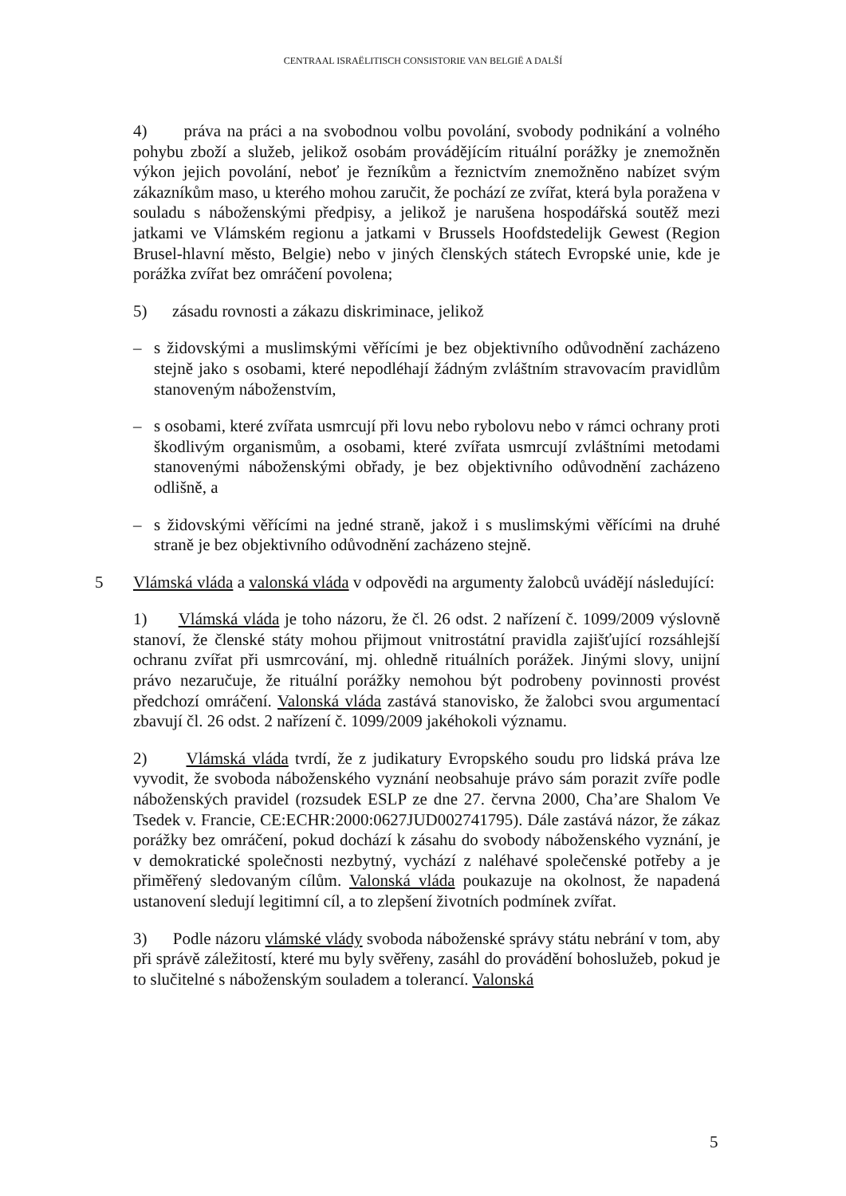CENTRAAL ISRAËLITISCH CONSISTORIE VAN BELGIË A DALŠÍ
4) práva na práci a na svobodnou volbu povolání, svobody podnikání a volného pohybu zboží a služeb, jelikož osobám provádějícím rituální porážky je znemožněn výkon jejich povolání, neboť je řezníkům a řeznictvím znemožněno nabízet svým zákazníkům maso, u kterého mohou zaručit, že pochází ze zvířat, která byla poražena v souladu s náboženskými předpisy, a jelikož je narušena hospodářská soutěž mezi jatkami ve Vlámském regionu a jatkami v Brussels Hoofdstedelijk Gewest (Region Brusel-hlavní město, Belgie) nebo v jiných členských státech Evropské unie, kde je porážka zvířat bez omráčení povolena;
5) zásadu rovnosti a zákazu diskriminace, jelikož
– s židovskými a muslimskými věřícími je bez objektivního odůvodnění zacházeno stejně jako s osobami, které nepodléhají žádným zvláštním stravovacím pravidlům stanoveným náboženstvím,
– s osobami, které zvířata usmrcují při lovu nebo rybolovu nebo v rámci ochrany proti škodlivým organismům, a osobami, které zvířata usmrcují zvláštními metodami stanovenými náboženskými obřady, je bez objektivního odůvodnění zacházeno odlišně, a
– s židovskými věřícími na jedné straně, jakož i s muslimskými věřícími na druhé straně je bez objektivního odůvodnění zacházeno stejně.
5 Vlámská vláda a valonská vláda v odpovědi na argumenty žalobců uvádějí následující:
1) Vlámská vláda je toho názoru, že čl. 26 odst. 2 nařízení č. 1099/2009 výslovně stanoví, že členské státy mohou přijmout vnitrostátní pravidla zajišťující rozsáhlejší ochranu zvířat při usmrcování, mj. ohledně rituálních porážek. Jinými slovy, unijní právo nezaručuje, že rituální porážky nemohou být podrobeny povinnosti provést předchozí omráčení. Valonská vláda zastává stanovisko, že žalobci svou argumentací zbavují čl. 26 odst. 2 nařízení č. 1099/2009 jakéhokoli významu.
2) Vlámská vláda tvrdí, že z judikatury Evropského soudu pro lidská práva lze vyvodit, že svoboda náboženského vyznání neobsahuje právo sám porazit zvíře podle náboženských pravidel (rozsudek ESLP ze dne 27. června 2000, Cha’are Shalom Ve Tsedek v. Francie, CE:ECHR:2000:0627JUD002741795). Dále zastává názor, že zákaz porážky bez omráčení, pokud dochází k zásahu do svobody náboženského vyznání, je v demokratické společnosti nezbytný, vychází z naléhavé společenské potřeby a je přiměřený sledovaným cílům. Valonská vláda poukazuje na okolnost, že napadená ustanovení sledují legitimní cíl, a to zlepšení životních podmínek zvířat.
3) Podle názoru vlámské vlády svoboda náboženské správy státu nebrání v tom, aby při správě záležitostí, které mu byly svěřeny, zasáhl do provádění bohoslužeb, pokud je to slučitelné s náboženským souladem a tolerancí. Valonská
5